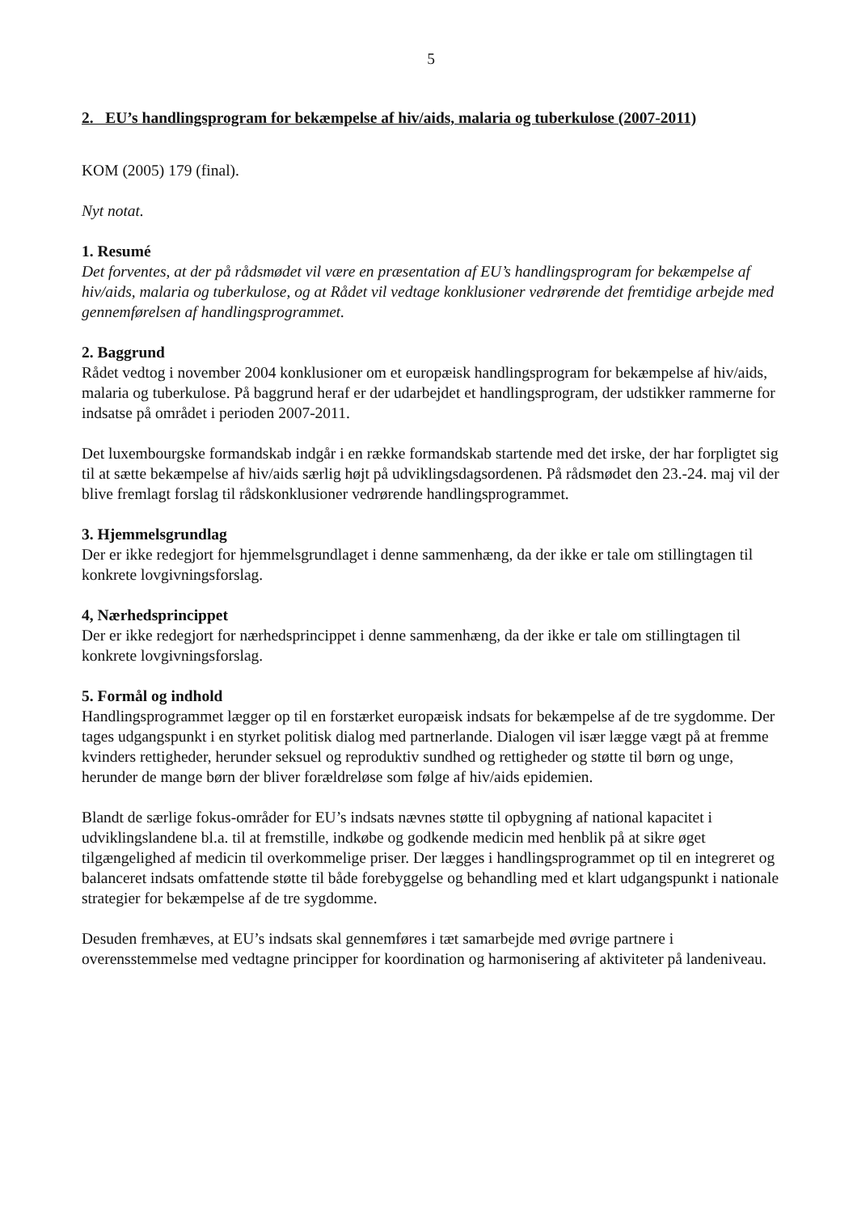5
2. EU’s handlingsprogram for bekæmpelse af hiv/aids, malaria og tuberkulose (2007-2011)
KOM (2005) 179 (final).
Nyt notat.
1. Resumé
Det forventes, at der på rådsmødet vil være en præsentation af EU’s handlingsprogram for bekæmpelse af hiv/aids, malaria og tuberkulose, og at Rådet vil vedtage konklusioner vedrørende det fremtidige arbejde med gennemførelsen af handlingsprogrammet.
2. Baggrund
Rådet vedtog i november 2004 konklusioner om et europæisk handlingsprogram for bekæmpelse af hiv/aids, malaria og tuberkulose. På baggrund heraf er der udarbejdet et handlingsprogram, der udstikker rammerne for indsatse på området i perioden 2007-2011.
Det luxembourgske formandskab indgår i en række formandskab startende med det irske, der har forpligtet sig til at sætte bekæmpelse af hiv/aids særlig højt på udviklingsdagsordenen. På rådsmødet den 23.-24. maj vil der blive fremlagt forslag til rådskonklusioner vedrørende handlingsprogrammet.
3. Hjemmelsgrundlag
Der er ikke redegjort for hjemmelsgrundlaget i denne sammenhæng, da der ikke er tale om stillingtagen til konkrete lovgivningsforslag.
4, Nærhedsprincippet
Der er ikke redegjort for nærhedsprincippet i denne sammenhæng, da der ikke er tale om stillingtagen til konkrete lovgivningsforslag.
5. Formål og indhold
Handlingsprogrammet lægger op til en forstærket europæisk indsats for bekæmpelse af de tre sygdomme. Der tages udgangspunkt i en styrket politisk dialog med partnerlande. Dialogen vil især lægge vægt på at fremme kvinders rettigheder, herunder seksuel og reproduktiv sundhed og rettigheder og støtte til børn og unge, herunder de mange børn der bliver forældreløse som følge af hiv/aids epidemien.
Blandt de særlige fokus-områder for EU’s indsats nævnes støtte til opbygning af national kapacitet i udviklingslandene bl.a. til at fremstille, indkøbe og godkende medicin med henblik på at sikre øget tilgængelighed af medicin til overkommelige priser. Der lægges i handlingsprogrammet op til en integreret og balanceret indsats omfattende støtte til både forebyggelse og behandling med et klart udgangspunkt i nationale strategier for bekæmpelse af de tre sygdomme.
Desuden fremhæves, at EU’s indsats skal gennemføres i tæt samarbejde med øvrige partnere i overensstemmelse med vedtagne principper for koordination og harmonisering af aktiviteter på landeniveau.